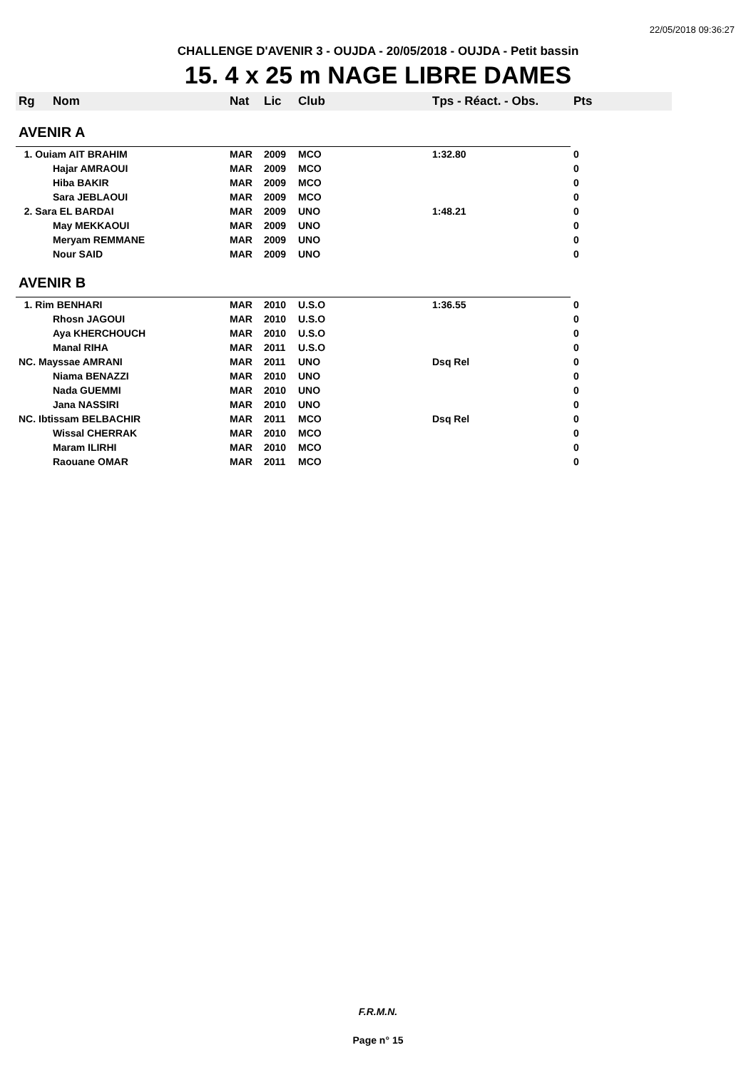22/05/2018 09:36:27
CHALLENGE D'AVENIR 3 - OUJDA - 20/05/2018 - OUJDA - Petit bassin
15. 4 x 25 m NAGE LIBRE DAMES
| Rg | Nom | Nat | Lic | Club | Tps - Réact. - Obs. | Pts |
| --- | --- | --- | --- | --- | --- | --- |
| AVENIR A | | | | | | |
| 1. Ouiam AIT BRAHIM | | MAR | 2009 | MCO | 1:32.80 | 0 |
| | Hajar AMRAOUI | MAR | 2009 | MCO | | 0 |
| | Hiba BAKIR | MAR | 2009 | MCO | | 0 |
| | Sara JEBLAOUI | MAR | 2009 | MCO | | 0 |
| 2. Sara EL BARDAI | | MAR | 2009 | UNO | 1:48.21 | 0 |
| | May MEKKAOUI | MAR | 2009 | UNO | | 0 |
| | Meryam REMMANE | MAR | 2009 | UNO | | 0 |
| | Nour SAID | MAR | 2009 | UNO | | 0 |
| AVENIR B | | | | | | |
| 1. Rim BENHARI | | MAR | 2010 | U.S.O | 1:36.55 | 0 |
| | Rhosn JAGOUI | MAR | 2010 | U.S.O | | 0 |
| | Aya KHERCHOUCH | MAR | 2010 | U.S.O | | 0 |
| | Manal RIHA | MAR | 2011 | U.S.O | | 0 |
| NC. Mayssae AMRANI | | MAR | 2011 | UNO | Dsq Rel | 0 |
| | Niama BENAZZI | MAR | 2010 | UNO | | 0 |
| | Nada GUEMMI | MAR | 2010 | UNO | | 0 |
| | Jana NASSIRI | MAR | 2010 | UNO | | 0 |
| NC. Ibtissam BELBACHIR | | MAR | 2011 | MCO | Dsq Rel | 0 |
| | Wissal CHERRAK | MAR | 2010 | MCO | | 0 |
| | Maram ILIRHI | MAR | 2010 | MCO | | 0 |
| | Raouane OMAR | MAR | 2011 | MCO | | 0 |
F.R.M.N.
Page n° 15